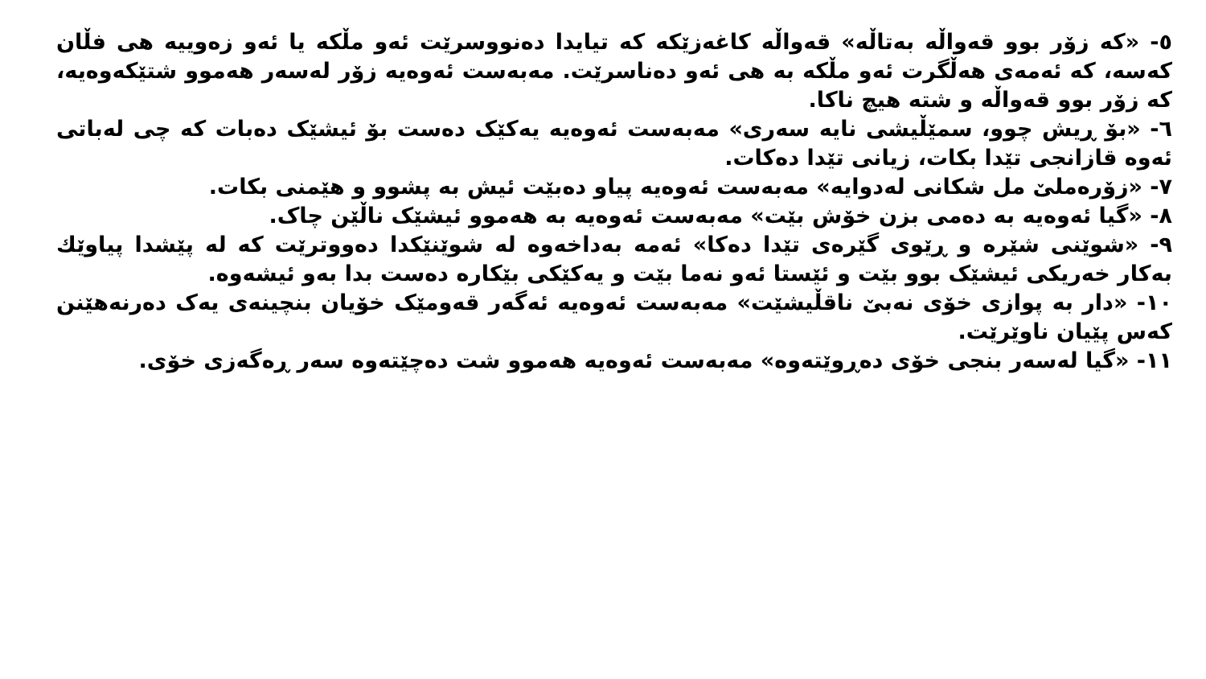٥- «کە زۆر بوو قەواڵە بەتاڵە» قەواڵە کاغەزێکە کە تیایدا دەنووسرێت ئەو مڵکە یا ئەو زەوییە هی فڵان کەسە، کە ئەمەی هەڵگرت ئەو مڵکە بە هی ئەو دەناسرێت. مەبەست ئەوەیە زۆر لەسەر هەموو شتێکەوەیە، کە زۆر بوو قەواڵە و شتە هیچ ناکا.
٦- «بۆ ڕیش چوو، سمێڵیشی نایە سەری» مەبەست ئەوەیە یەکێک دەست بۆ ئیشێک دەبات کە چی لەباتی ئەوە قازانجی تێدا بکات، زیانی تێدا دەکات.
٧- «زۆرەملێ مل شکانی لەدوایە» مەبەست ئەوەیە پیاو دەبێت ئیش بە پشوو و هێمنی بکات.
٨- «گیا ئەوەیە بە دەمی بزن خۆش بێت» مەبەست ئەوەیە بە هەموو ئیشێک ناڵێن چاک.
٩- «شوێنی شێرە و ڕێوی گێرەی تێدا دەکا» ئەمە بەداخەوە لە شوێنێکدا دەووترێت کە لە پێشدا پیاوێك بەکار خەریکی ئیشێک بوو بێت و ئێستا ئەو نەما بێت و یەکێکی بێکارە دەست بدا بەو ئیشەوە.
١٠- «دار بە پوازی خۆی نەبێ ناقڵیشێت» مەبەست ئەوەیە ئەگەر قەومێک خۆیان بنچینەی یەک دەرنەهێنن کەس پێیان ناوێرێت.
١١- «گیا لەسەر بنجی خۆی دەڕوێتەوە» مەبەست ئەوەیە هەموو شت دەچێتەوە سەر ڕەگەزی خۆی.